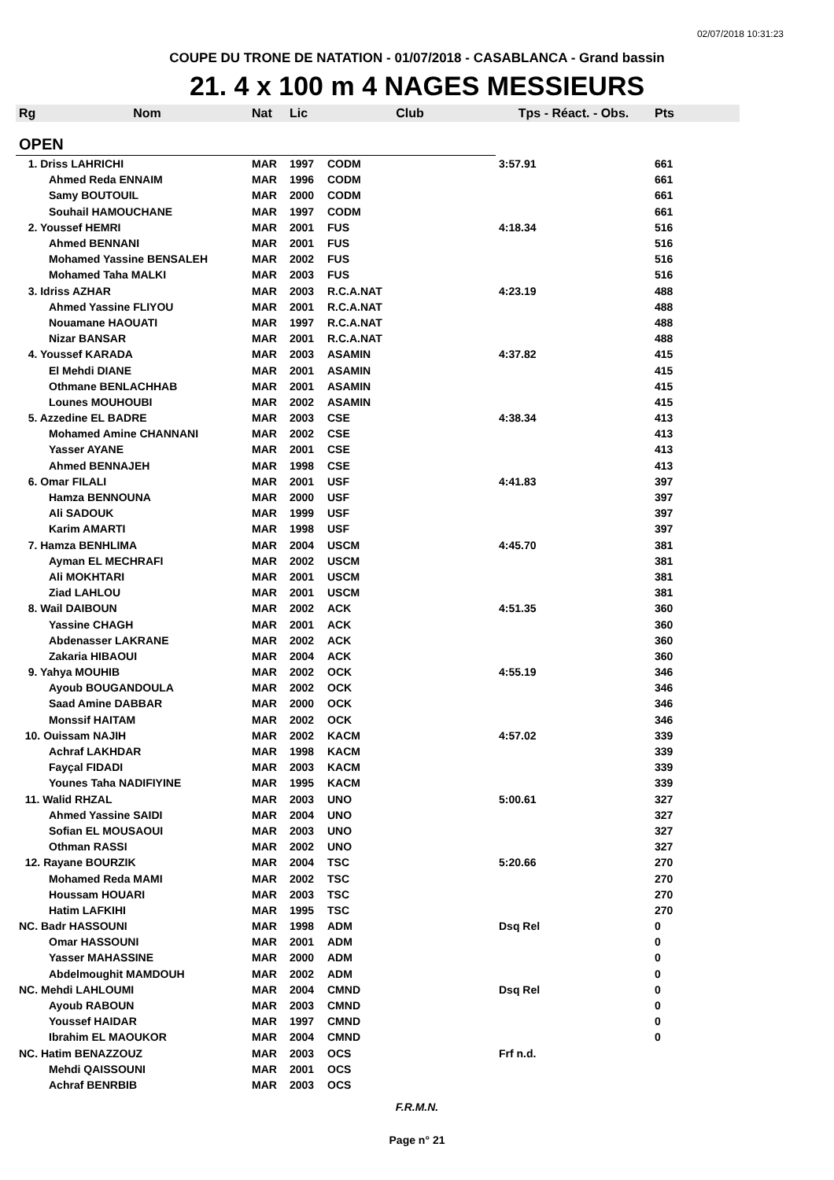02/07/2018 10:31:23
COUPE DU TRONE DE NATATION - 01/07/2018 - CASABLANCA - Grand bassin
21. 4 x 100 m 4 NAGES MESSIEURS
| Rg | Nom | Nat | Lic | Club | Tps - Réact. - Obs. | Pts |
| --- | --- | --- | --- | --- | --- | --- |
| OPEN | | | | | | |
| 1. Driss LAHRICHI | | MAR | 1997 | CODM | 3:57.91 | 661 |
| | Ahmed Reda ENNAIM | MAR | 1996 | CODM | | 661 |
| | Samy BOUTOUIL | MAR | 2000 | CODM | | 661 |
| | Souhail HAMOUCHANE | MAR | 1997 | CODM | | 661 |
| 2. Youssef HEMRI | | MAR | 2001 | FUS | 4:18.34 | 516 |
| | Ahmed BENNANI | MAR | 2001 | FUS | | 516 |
| | Mohamed Yassine BENSALEH | MAR | 2002 | FUS | | 516 |
| | Mohamed Taha MALKI | MAR | 2003 | FUS | | 516 |
| 3. Idriss AZHAR | | MAR | 2003 | R.C.A.NAT | 4:23.19 | 488 |
| | Ahmed Yassine FLIYOU | MAR | 2001 | R.C.A.NAT | | 488 |
| | Nouamane HAOUATI | MAR | 1997 | R.C.A.NAT | | 488 |
| | Nizar BANSAR | MAR | 2001 | R.C.A.NAT | | 488 |
| 4. Youssef KARADA | | MAR | 2003 | ASAMIN | 4:37.82 | 415 |
| | El Mehdi DIANE | MAR | 2001 | ASAMIN | | 415 |
| | Othmane BENLACHHAB | MAR | 2001 | ASAMIN | | 415 |
| | Lounes MOUHOUBI | MAR | 2002 | ASAMIN | | 415 |
| 5. Azzedine EL BADRE | | MAR | 2003 | CSE | 4:38.34 | 413 |
| | Mohamed Amine CHANNANI | MAR | 2002 | CSE | | 413 |
| | Yasser AYANE | MAR | 2001 | CSE | | 413 |
| | Ahmed BENNAJEH | MAR | 1998 | CSE | | 413 |
| 6. Omar FILALI | | MAR | 2001 | USF | 4:41.83 | 397 |
| | Hamza BENNOUNA | MAR | 2000 | USF | | 397 |
| | Ali SADOUK | MAR | 1999 | USF | | 397 |
| | Karim AMARTI | MAR | 1998 | USF | | 397 |
| 7. Hamza BENHLIMA | | MAR | 2004 | USCM | 4:45.70 | 381 |
| | Ayman EL MECHRAFI | MAR | 2002 | USCM | | 381 |
| | Ali MOKHTARI | MAR | 2001 | USCM | | 381 |
| | Ziad LAHLOU | MAR | 2001 | USCM | | 381 |
| 8. Wail DAIBOUN | | MAR | 2002 | ACK | 4:51.35 | 360 |
| | Yassine CHAGH | MAR | 2001 | ACK | | 360 |
| | Abdenasser LAKRANE | MAR | 2002 | ACK | | 360 |
| | Zakaria HIBAOUI | MAR | 2004 | ACK | | 360 |
| 9. Yahya MOUHIB | | MAR | 2002 | OCK | 4:55.19 | 346 |
| | Ayoub BOUGANDOULA | MAR | 2002 | OCK | | 346 |
| | Saad Amine DABBAR | MAR | 2000 | OCK | | 346 |
| | Monssif HAITAM | MAR | 2002 | OCK | | 346 |
| 10. Ouissam NAJIH | | MAR | 2002 | KACM | 4:57.02 | 339 |
| | Achraf LAKHDAR | MAR | 1998 | KACM | | 339 |
| | Fayçal FIDADI | MAR | 2003 | KACM | | 339 |
| | Younes Taha NADIFIYINE | MAR | 1995 | KACM | | 339 |
| 11. Walid RHZAL | | MAR | 2003 | UNO | 5:00.61 | 327 |
| | Ahmed Yassine SAIDI | MAR | 2004 | UNO | | 327 |
| | Sofian EL MOUSAOUI | MAR | 2003 | UNO | | 327 |
| | Othman RASSI | MAR | 2002 | UNO | | 327 |
| 12. Rayane BOURZIK | | MAR | 2004 | TSC | 5:20.66 | 270 |
| | Mohamed Reda MAMI | MAR | 2002 | TSC | | 270 |
| | Houssam HOUARI | MAR | 2003 | TSC | | 270 |
| | Hatim LAFKIHI | MAR | 1995 | TSC | | 270 |
| NC. Badr HASSOUNI | | MAR | 1998 | ADM | Dsq Rel | 0 |
| | Omar HASSOUNI | MAR | 2001 | ADM | | 0 |
| | Yasser MAHASSINE | MAR | 2000 | ADM | | 0 |
| | Abdelmoughit MAMDOUH | MAR | 2002 | ADM | | 0 |
| NC. Mehdi LAHLOUMI | | MAR | 2004 | CMND | Dsq Rel | 0 |
| | Ayoub RABOUN | MAR | 2003 | CMND | | 0 |
| | Youssef HAIDAR | MAR | 1997 | CMND | | 0 |
| | Ibrahim EL MAOUKOR | MAR | 2004 | CMND | | 0 |
| NC. Hatim BENAZZOUZ | | MAR | 2003 | OCS | Frf n.d. | |
| | Mehdi QAISSOUNI | MAR | 2001 | OCS | | |
| | Achraf BENRBIB | MAR | 2003 | OCS | | |
F.R.M.N.
Page n° 21